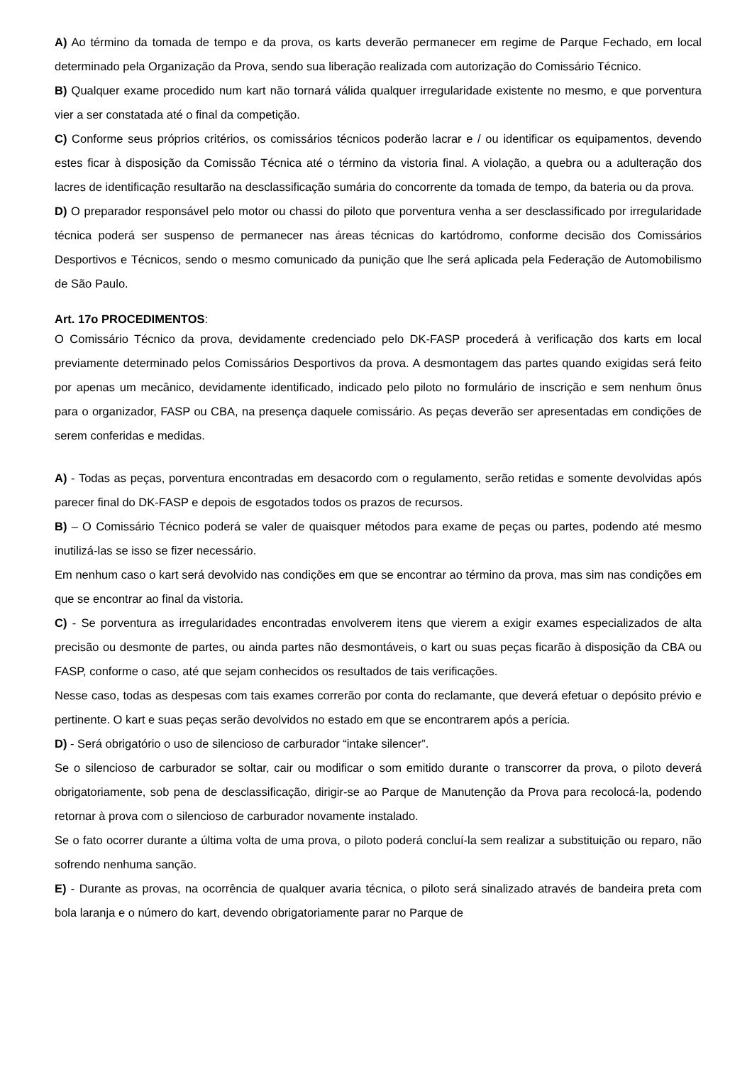A) Ao término da tomada de tempo e da prova, os karts deverão permanecer em regime de Parque Fechado, em local determinado pela Organização da Prova, sendo sua liberação realizada com autorização do Comissário Técnico.
B) Qualquer exame procedido num kart não tornará válida qualquer irregularidade existente no mesmo, e que porventura vier a ser constatada até o final da competição.
C) Conforme seus próprios critérios, os comissários técnicos poderão lacrar e / ou identificar os equipamentos, devendo estes ficar à disposição da Comissão Técnica até o término da vistoria final. A violação, a quebra ou a adulteração dos lacres de identificação resultarão na desclassificação sumária do concorrente da tomada de tempo, da bateria ou da prova.
D) O preparador responsável pelo motor ou chassi do piloto que porventura venha a ser desclassificado por irregularidade técnica poderá ser suspenso de permanecer nas áreas técnicas do kartódromo, conforme decisão dos Comissários Desportivos e Técnicos, sendo o mesmo comunicado da punição que lhe será aplicada pela Federação de Automobilismo de São Paulo.
Art. 17o PROCEDIMENTOS:
O Comissário Técnico da prova, devidamente credenciado pelo DK-FASP procederá à verificação dos karts em local previamente determinado pelos Comissários Desportivos da prova. A desmontagem das partes quando exigidas será feito por apenas um mecânico, devidamente identificado, indicado pelo piloto no formulário de inscrição e sem nenhum ônus para o organizador, FASP ou CBA, na presença daquele comissário. As peças deverão ser apresentadas em condições de serem conferidas e medidas.
A) - Todas as peças, porventura encontradas em desacordo com o regulamento, serão retidas e somente devolvidas após parecer final do DK-FASP e depois de esgotados todos os prazos de recursos.
B) – O Comissário Técnico poderá se valer de quaisquer métodos para exame de peças ou partes, podendo até mesmo inutilizá-las se isso se fizer necessário.
Em nenhum caso o kart será devolvido nas condições em que se encontrar ao término da prova, mas sim nas condições em que se encontrar ao final da vistoria.
C) - Se porventura as irregularidades encontradas envolverem itens que vierem a exigir exames especializados de alta precisão ou desmonte de partes, ou ainda partes não desmontáveis, o kart ou suas peças ficarão à disposição da CBA ou FASP, conforme o caso, até que sejam conhecidos os resultados de tais verificações.
Nesse caso, todas as despesas com tais exames correrão por conta do reclamante, que deverá efetuar o depósito prévio e pertinente. O kart e suas peças serão devolvidos no estado em que se encontrarem após a perícia.
D) - Será obrigatório o uso de silencioso de carburador “intake silencer”.
Se o silencioso de carburador se soltar, cair ou modificar o som emitido durante o transcorrer da prova, o piloto deverá obrigatoriamente, sob pena de desclassificação, dirigir-se ao Parque de Manutenção da Prova para recolocá-la, podendo retornar à prova com o silencioso de carburador novamente instalado.
Se o fato ocorrer durante a última volta de uma prova, o piloto poderá concluí-la sem realizar a substituição ou reparo, não sofrendo nenhuma sanção.
E) - Durante as provas, na ocorrência de qualquer avaria técnica, o piloto será sinalizado através de bandeira preta com bola laranja e o número do kart, devendo obrigatoriamente parar no Parque de